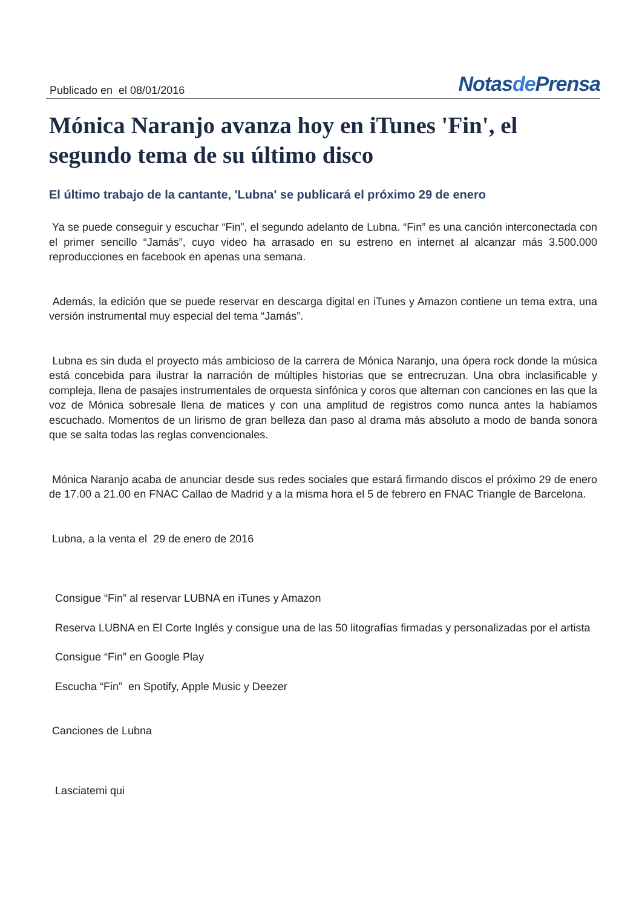Publicado en el 08/01/2016
Notasde Prensa
Mónica Naranjo avanza hoy en iTunes 'Fin', el segundo tema de su último disco
El último trabajo de la cantante, 'Lubna' se publicará el próximo 29 de enero
Ya se puede conseguir y escuchar “Fin”, el segundo adelanto de Lubna. “Fin” es una canción interconectada con el primer sencillo “Jamás”, cuyo video ha arrasado en su estreno en internet al alcanzar más 3.500.000 reproducciones en facebook en apenas una semana.
Además, la edición que se puede reservar en descarga digital en iTunes y Amazon contiene un tema extra, una versión instrumental muy especial del tema “Jamás”.
Lubna es sin duda el proyecto más ambicioso de la carrera de Mónica Naranjo, una ópera rock donde la música está concebida para ilustrar la narración de múltiples historias que se entrecruzan. Una obra inclasificable y compleja, llena de pasajes instrumentales de orquesta sinfónica y coros que alternan con canciones en las que la voz de Mónica sobresale llena de matices y con una amplitud de registros como nunca antes la habíamos escuchado. Momentos de un lirismo de gran belleza dan paso al drama más absoluto a modo de banda sonora que se salta todas las reglas convencionales.
Mónica Naranjo acaba de anunciar desde sus redes sociales que estará firmando discos el próximo 29 de enero de 17.00 a 21.00 en FNAC Callao de Madrid y a la misma hora el 5 de febrero en FNAC Triangle de Barcelona.
Lubna, a la venta el 29 de enero de 2016
Consigue “Fin” al reservar LUBNA en iTunes y Amazon
Reserva LUBNA en El Corte Inglés y consigue una de las 50 litografías firmadas y personalizadas por el artista
Consigue “Fin” en Google Play
Escucha “Fin” en Spotify, Apple Music y Deezer
Canciones de Lubna
Lasciatemi qui